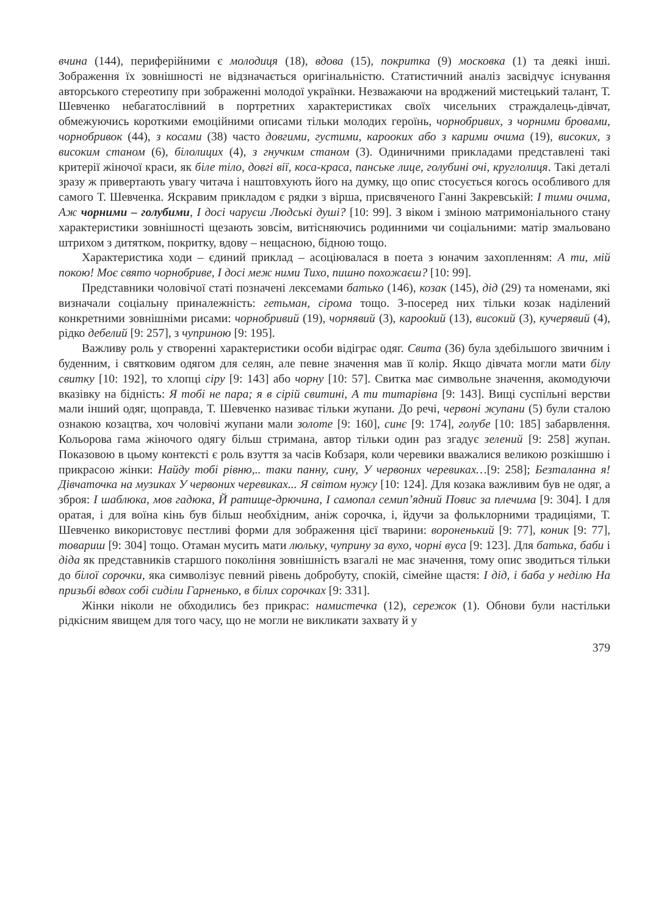вчина (144), периферійними є молодиця (18), вдова (15), покритка (9) московка (1) та деякі інші. Зображення їх зовнішності не відзначається оригінальністю. Статистичний аналіз засвідчує існування авторського стереотипу при зображенні молодої українки. Незважаючи на вроджений мистецький талант, Т. Шевченко небагатослівний в портретних характеристиках своїх чисельних страждалець-дівчат, обмежуючись короткими емоційними описами тільки молодих героїнь, чорнобривих, з чорними бровами, чорнобривок (44), з косами (38) часто довгими, густими, карооких або з карими очима (19), високих, з високим станом (6), білолицих (4), з гнучким станом (3). Одиничними прикладами представлені такі критерії жіночої краси, як біле тіло, довгі вії, коса-краса, панське лице, голубині очі, круглолиця. Такі деталі зразу ж привертають увагу читача і наштовхують його на думку, що опис стосується когось особливого для самого Т. Шевченка. Яскравим прикладом є рядки з вірша, присвяченого Ганні Закревській: І тими очима, Аж чорними – голубими, І досі чаруєш Людські душі? [10: 99]. З віком і зміною матримоніального стану характеристики зовнішності щезають зовсім, витісняючись родинними чи соціальними: матір змальовано штрихом з дитятком, покритку, вдову – нещасною, бідною тощо.
Характеристика ходи – єдиний приклад – асоціювалася в поета з юначим захопленням: А ти, мій покою! Моє свято чорнобриве, І досі меж ними Тихо, пишно похожаєш? [10: 99].
Представники чоловічої статі позначені лексемами батько (146), козак (145), дід (29) та номенами, які визначали соціальну приналежність: гетьман, сірома тощо. З-посеред них тільки козак наділений конкретними зовнішніми рисами: чорнобривий (19), чорнявий (3), карookий (13), високий (3), кучерявий (4), рідко дебелий [9: 257], з чуприною [9: 195].
Важливу роль у створенні характеристики особи відіграє одяг. Свита (36) була здебільшого звичним і буденним, і святковим одягом для селян, але певне значення мав її колір. Якщо дівчата могли мати білу свитку [10: 192], то хлопці сіру [9: 143] або чорну [10: 57]. Свитка має символьне значення, акомодуючи вказівку на бідність: Я тобі не пара; я в сірій свитині, А ти титарівна [9: 143]. Вищі суспільні верстви мали інший одяг, щоправда, Т. Шевченко називає тільки жупани. До речі, червоні жупани (5) були сталою ознакою козацтва, хоч чоловічі жупани мали золоте [9: 160], синє [9: 174], голубе [10: 185] забарвлення. Кольорова гама жіночого одягу більш стримана, автор тільки один раз згадує зелений [9: 258] жупан. Показовою в цьому контексті є роль взуття за часів Кобзаря, коли черевики вважалися великою розкішшю і прикрасою жінки: Найду тобі рівню,.. таки панну, сину, У червоних черевиках…[9: 258]; Безталанна я! Дівчаточка на музиках У червоних черевиках... Я світом нужу [10: 124]. Для козака важливим був не одяг, а зброя: І шаблюка, мов гадюка, Й ратище-дрючина, І самопал семип’ядний Повис за плечима [9: 304]. І для оратая, і для воїна кінь був більш необхідним, аніж сорочка, і, йдучи за фольклорними традиціями, Т. Шевченко використовує пестливі форми для зображення цієї тварини: вороненький [9: 77], коник [9: 77], товариш [9: 304] тощо. Отаман мусить мати люльку, чуприну за вухо, чорні вуса [9: 123]. Для батька, баби і діда як представників старшого покоління зовнішність взагалі не має значення, тому опис зводиться тільки до білої сорочки, яка символізує певний рівень добробуту, спокій, сімейне щастя: І дід, і баба у неділю На призьбі вдвох собі сиділи Гарненько, в білих сорочках [9: 331].
Жінки ніколи не обходились без прикрас: намистечка (12), сережок (1). Обнови були настільки рідкісним явищем для того часу, що не могли не викликати захвату й у
379